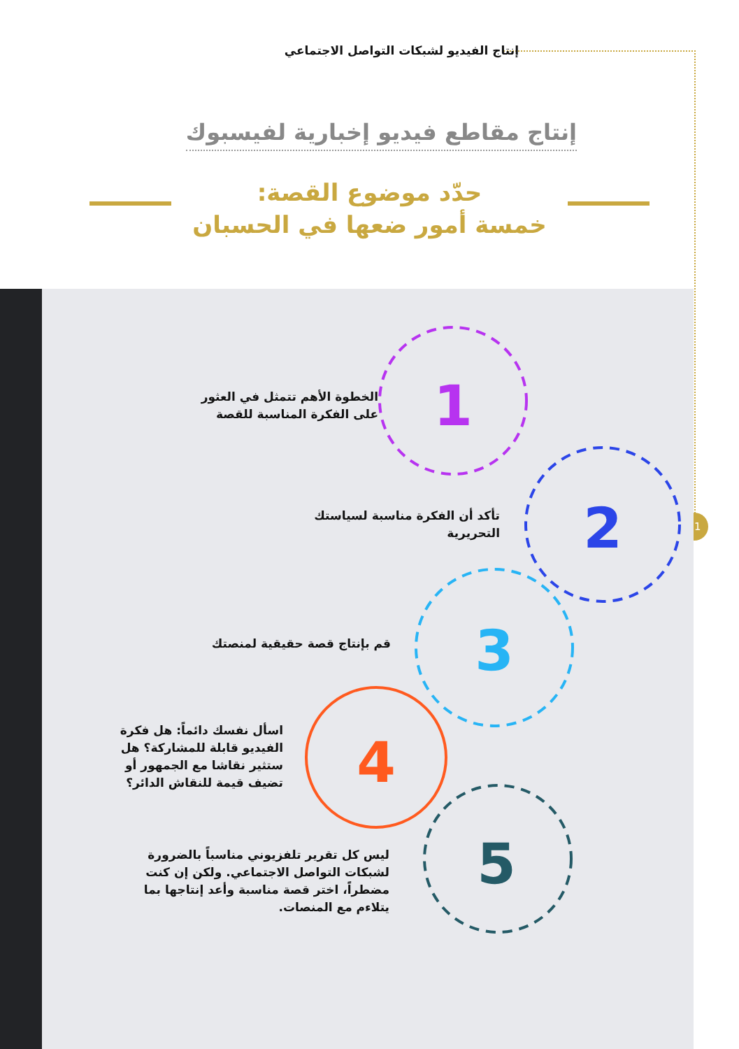إنتاج الفيديو لشبكات التواصل الاجتماعي
21
إنتاج مقاطع فيديو إخبارية لفيسبوك
حدّد موضوع القصة:
خمسة أمور ضعها في الحسبان
1
2
3
4
5
الخطوة الأهم تتمثل في العثور
على الفكرة المناسبة للقصة
تأكد أن الفكرة مناسبة لسياستك
التحريرية
قم بإنتاج قصة حقيقية لمنصتك
اسأل نفسك دائماً: هل فكرة
الفيديو قابلة للمشاركة؟ هل
ستثير نقاشا مع الجمهور أو
تضيف قيمة للنقاش الدائر؟
ليس كل تقرير تلفزيوني مناسباً بالضرورة
لشبكات التواصل الاجتماعي. ولكن إن كنت
مضطراً، اختر قصة مناسبة وأعد إنتاجها بما
يتلاءم مع المنصات.